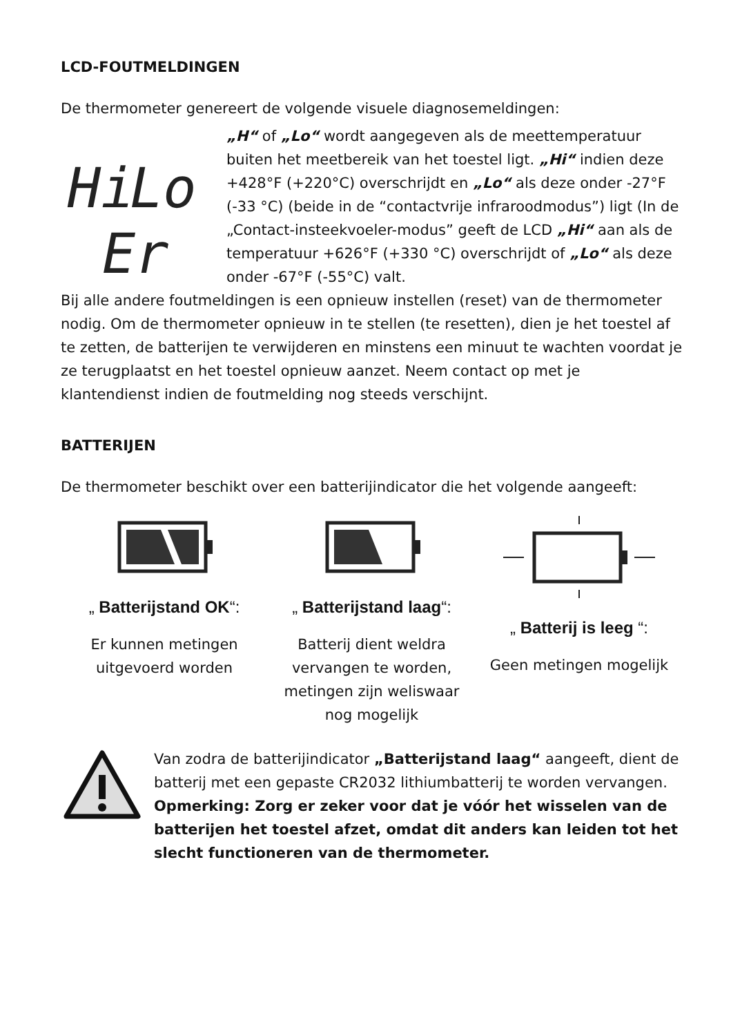LCD-FOUTMELDINGEN
De thermometer genereert de volgende visuele diagnosemeldingen:
Hi
Lo
Er
„H“ of „Lo“ wordt aangegeven als de meettemperatuur buiten het meetbereik van het toestel ligt. „Hi“ indien deze +428°F (+220°C) overschrijdt en „Lo“ als deze onder -27°F (-33 °C) (beide in de “contactvrije infraroodmodus”) ligt (In de „Contact-insteekvoeler-modus” geeft de LCD „Hi“ aan als de temperatuur +626°F (+330 °C) overschrijdt of „Lo“ als deze onder -67°F (-55°C) valt.
Bij alle andere foutmeldingen is een opnieuw instellen (reset) van de thermometer nodig. Om de thermometer opnieuw in te stellen (te resetten), dien je het toestel af te zetten, de batterijen te verwijderen en minstens een minuut te wachten voordat je ze terugplaatst en het toestel opnieuw aanzet. Neem contact op met je klantendienst indien de foutmelding nog steeds verschijnt.
BATTERIJEN
De thermometer beschikt over een batterijindicator die het volgende aangeeft:
„ Batterijstand OK“:
Er kunnen metingen uitgevoerd worden
„ Batterijstand laag“:
Batterij dient weldra vervangen te worden, metingen zijn weliswaar nog mogelijk
„ Batterij is leeg “:
Geen metingen mogelijk
Van zodra de batterijindicator „Batterijstand laag“ aangeeft, dient de batterij met een gepaste CR2032 lithiumbatterij te worden vervangen.
Opmerking: Zorg er zeker voor dat je vóór het wisselen van de batterijen het toestel afzet, omdat dit anders kan leiden tot het slecht functioneren van de thermometer.